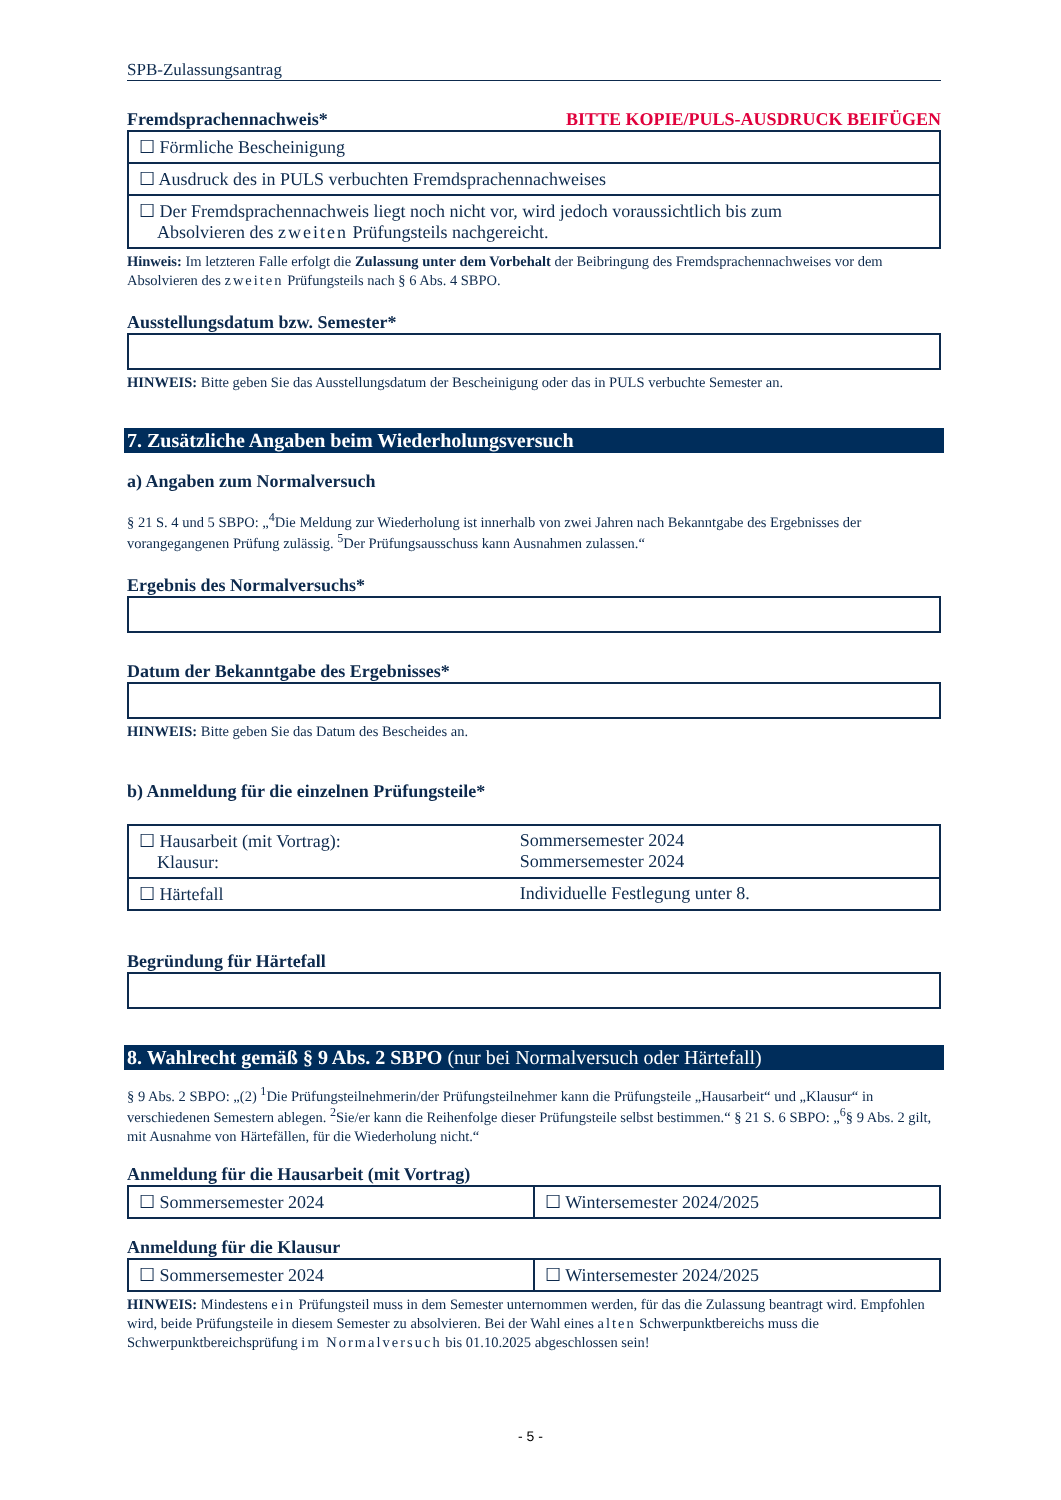SPB-Zulassungsantrag
Fremdsprachennachweis*
BITTE KOPIE/PULS-AUSDRUCK BEIFÜGEN
| ☐ Förmliche Bescheinigung |
| ☐ Ausdruck des in PULS verbuchten Fremdsprachennachweises |
| ☐ Der Fremdsprachennachweis liegt noch nicht vor, wird jedoch voraussichtlich bis zum Absolvieren des zweiten Prüfungsteils nachgereicht. |
Hinweis: Im letzteren Falle erfolgt die Zulassung unter dem Vorbehalt der Beibringung des Fremdsprachennachweises vor dem Absolvieren des zweiten Prüfungsteils nach § 6 Abs. 4 SBPO.
Ausstellungsdatum bzw. Semester*
HINWEIS: Bitte geben Sie das Ausstellungsdatum der Bescheinigung oder das in PULS verbuchte Semester an.
7. Zusätzliche Angaben beim Wiederholungsversuch
a) Angaben zum Normalversuch
§ 21 S. 4 und 5 SBPO: „<sup>4</sup>Die Meldung zur Wiederholung ist innerhalb von zwei Jahren nach Bekanntgabe des Ergebnisses der vorangegangenen Prüfung zulässig. <sup>5</sup>Der Prüfungsausschuss kann Ausnahmen zulassen.“
Ergebnis des Normalversuchs*
Datum der Bekanntgabe des Ergebnisses*
HINWEIS: Bitte geben Sie das Datum des Bescheides an.
b) Anmeldung für die einzelnen Prüfungsteile*
| ☐ Hausarbeit (mit Vortrag): Klausur: | Sommersemester 2024 Sommersemester 2024 |
| ☐ Härtefall | Individuelle Festlegung unter 8. |
Begründung für Härtefall
8. Wahlrecht gemäß § 9 Abs. 2 SBPO (nur bei Normalversuch oder Härtefall)
§ 9 Abs. 2 SBPO: „(2) <sup>1</sup>Die Prüfungsteilnehmerin/der Prüfungsteilnehmer kann die Prüfungsteile „Hausarbeit“ und „Klausur“ in verschiedenen Semestern ablegen. <sup>2</sup>Sie/er kann die Reihenfolge dieser Prüfungsteile selbst bestimmen.“ § 21 S. 6 SBPO: „<sup>6</sup>§ 9 Abs. 2 gilt, mit Ausnahme von Härtefällen, für die Wiederholung nicht.“
Anmeldung für die Hausarbeit (mit Vortrag)
| ☐ Sommersemester 2024 | ☐ Wintersemester 2024/2025 |
Anmeldung für die Klausur
| ☐ Sommersemester 2024 | ☐ Wintersemester 2024/2025 |
HINWEIS: Mindestens ein Prüfungsteil muss in dem Semester unternommen werden, für das die Zulassung beantragt wird. Empfohlen wird, beide Prüfungsteile in diesem Semester zu absolvieren. Bei der Wahl eines alten Schwerpunktbereichs muss die Schwerpunktbereichsprüfung im Normalversuch bis 01.10.2025 abgeschlossen sein!
- 5 -